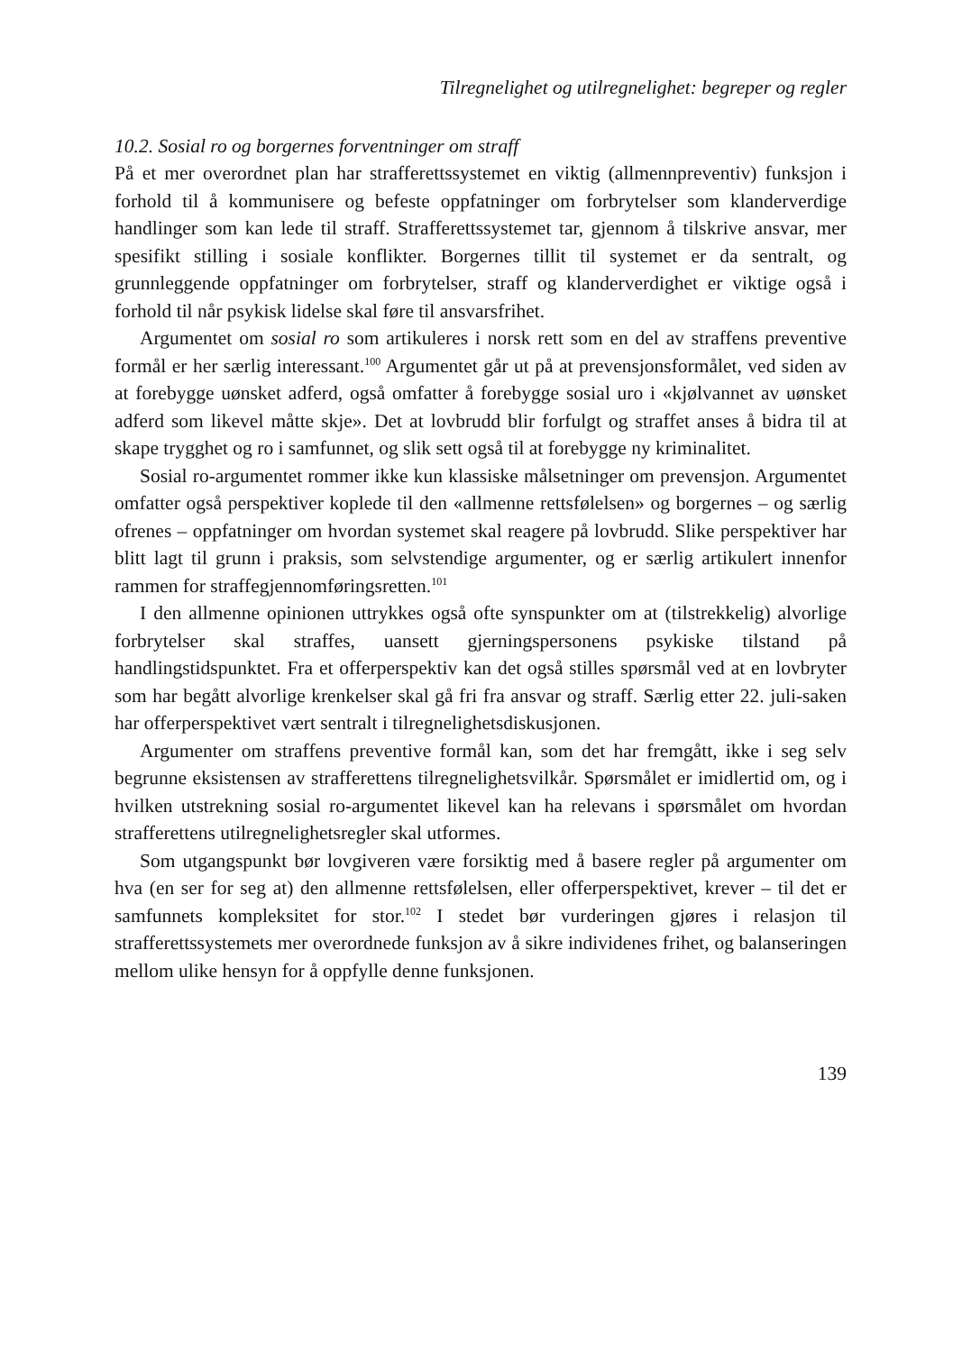Tilregnelighet og utilregnelighet: begreper og regler
10.2. Sosial ro og borgernes forventninger om straff
På et mer overordnet plan har strafferettssystemet en viktig (allmennpreventiv) funksjon i forhold til å kommunisere og befeste oppfatninger om forbrytelser som klanderverdige handlinger som kan lede til straff. Strafferettssystemet tar, gjennom å tilskrive ansvar, mer spesifikt stilling i sosiale konflikter. Borgernes tillit til systemet er da sentralt, og grunnleggende oppfatninger om forbrytelser, straff og klanderverdighet er viktige også i forhold til når psykisk lidelse skal føre til ansvarsfrihet.
Argumentet om sosial ro som artikuleres i norsk rett som en del av straffens preventive formål er her særlig interessant.<sup>100</sup> Argumentet går ut på at prevensjonsformålet, ved siden av at forebygge uønsket adferd, også omfatter å forebygge sosial uro i «kjølvannet av uønsket adferd som likevel måtte skje». Det at lovbrudd blir forfulgt og straffet anses å bidra til at skape trygghet og ro i samfunnet, og slik sett også til at forebygge ny kriminalitet.
Sosial ro-argumentet rommer ikke kun klassiske målsetninger om prevensjon. Argumentet omfatter også perspektiver koplede til den «allmenne rettsfølelsen» og borgernes – og særlig ofrenes – oppfatninger om hvordan systemet skal reagere på lovbrudd. Slike perspektiver har blitt lagt til grunn i praksis, som selvstendige argumenter, og er særlig artikulert innenfor rammen for straffegjennomføringsretten.<sup>101</sup>
I den allmenne opinionen uttrykkes også ofte synspunkter om at (tilstrekkelig) alvorlige forbrytelser skal straffes, uansett gjerningspersonens psykiske tilstand på handlingstidspunktet. Fra et offerperspektiv kan det også stilles spørsmål ved at en lovbryter som har begått alvorlige krenkelser skal gå fri fra ansvar og straff. Særlig etter 22. juli-saken har offerperspektivet vært sentralt i tilregnelighetsdiskusjonen.
Argumenter om straffens preventive formål kan, som det har fremgått, ikke i seg selv begrunne eksistensen av strafferettens tilregnelighetsvilkår. Spørsmålet er imidlertid om, og i hvilken utstrekning sosial ro-argumentet likevel kan ha relevans i spørsmålet om hvordan strafferettens utilregnelighetsregler skal utformes.
Som utgangspunkt bør lovgiveren være forsiktig med å basere regler på argumenter om hva (en ser for seg at) den allmenne rettsfølelsen, eller offerperspektivet, krever – til det er samfunnets kompleksitet for stor.<sup>102</sup> I stedet bør vurderingen gjøres i relasjon til strafferettssystemets mer overordnede funksjon av å sikre individenes frihet, og balanseringen mellom ulike hensyn for å oppfylle denne funksjonen.
139